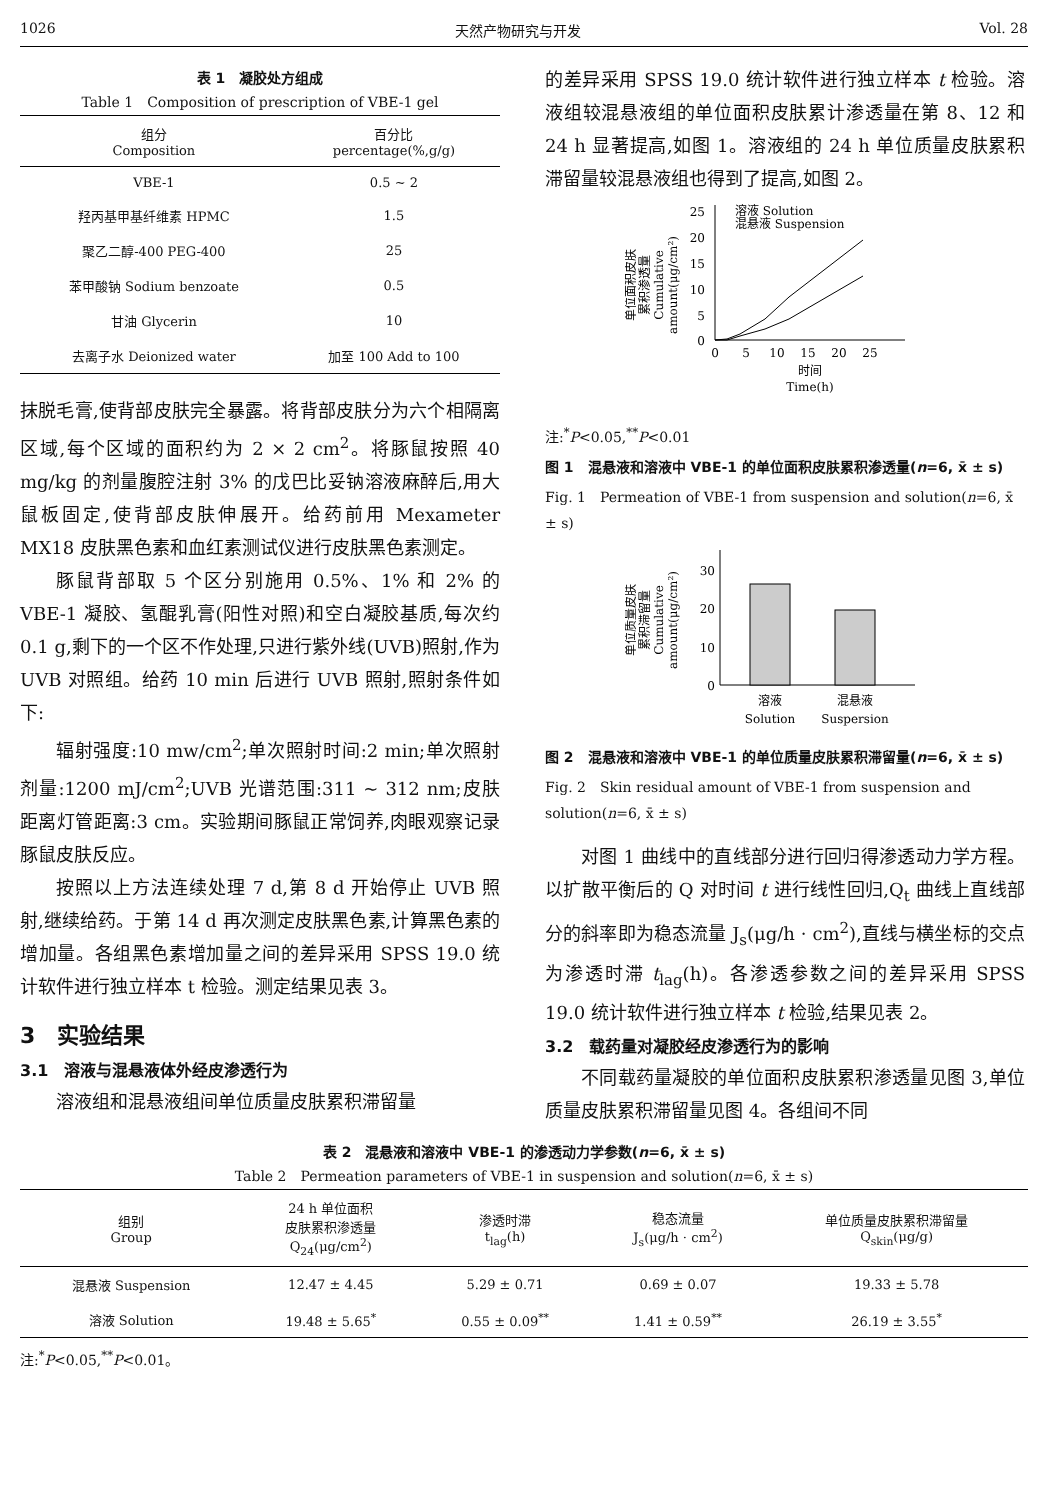1026 天然产物研究与开发 Vol. 28
表 1　凝胶处方组成
Table 1　Composition of prescription of VBE-1 gel
| 组分 Composition | 百分比 percentage(%,g/g) |
| --- | --- |
| VBE-1 | 0.5 ~ 2 |
| 羟丙基甲基纤维素 HPMC | 1.5 |
| 聚乙二醇-400 PEG-400 | 25 |
| 苯甲酸钠 Sodium benzoate | 0.5 |
| 甘油 Glycerin | 10 |
| 去离子水 Deionized water | 加至 100 Add to 100 |
抹脱毛膏,使背部皮肤完全暴露。将背部皮肤分为六个相隔离区域,每个区域的面积约为 2 × 2 cm<sup>2</sup>。将豚鼠按照 40 mg/kg 的剂量腹腔注射 3% 的戊巴比妥钠溶液麻醉后,用大鼠板固定,使背部皮肤伸展开。给药前用 Mexameter MX18 皮肤黑色素和血红素测试仪进行皮肤黑色素测定。
豚鼠背部取 5 个区分别施用 0.5%、1% 和 2% 的 VBE-1 凝胶、氢醌乳膏(阳性对照)和空白凝胶基质,每次约 0.1 g,剩下的一个区不作处理,只进行紫外线(UVB)照射,作为 UVB 对照组。给药 10 min 后进行 UVB 照射,照射条件如下:
辐射强度:10 mw/cm<sup>2</sup>;单次照射时间:2 min;单次照射剂量:1200 mJ/cm<sup>2</sup>;UVB 光谱范围:311 ~ 312 nm;皮肤距离灯管距离:3 cm。实验期间豚鼠正常饲养,肉眼观察记录豚鼠皮肤反应。
按照以上方法连续处理 7 d,第 8 d 开始停止 UVB 照射,继续给药。于第 14 d 再次测定皮肤黑色素,计算黑色素的增加量。各组黑色素增加量之间的差异采用 SPSS 19.0 统计软件进行独立样本 t 检验。测定结果见表 3。
3　实验结果
3.1　溶液与混悬液体外经皮渗透行为
溶液组和混悬液组间单位质量皮肤累积滞留量
的差异采用 SPSS 19.0 统计软件进行独立样本 t 检验。溶液组较混悬液组的单位面积皮肤累计渗透量在第 8、12 和 24 h 显著提高,如图 1。溶液组的 24 h 单位质量皮肤累积滞留量较混悬液组也得到了提高,如图 2。
单位面积皮肤
累积渗透量
Cumulative
amount(μg/cm²)
0
5
10
15
20
25
0
5
10
15
20
25
溶液 Solution
混悬液 Suspension
时间
Time(h)
注:<sup>*</sup>P<0.05,<sup>**</sup>P<0.01
图 1　混悬液和溶液中 VBE-1 的单位面积皮肤累积渗透量(n=6, x̄ ± s)
Fig. 1　Permeation of VBE-1 from suspension and solution(n=6, x̄ ± s)
单位质量皮肤
累积滞留量
Cumulative
amount(μg/cm²)
0
10
20
30
溶液
Solution
混悬液
Suspersion
图 2　混悬液和溶液中 VBE-1 的单位质量皮肤累积滞留量(n=6, x̄ ± s)
Fig. 2　Skin residual amount of VBE-1 from suspension and solution(n=6, x̄ ± s)
对图 1 曲线中的直线部分进行回归得渗透动力学方程。以扩散平衡后的 Q 对时间 t 进行线性回归,Q<sub>t</sub> 曲线上直线部分的斜率即为稳态流量 J<sub>s</sub>(μg/h · cm<sup>2</sup>),直线与横坐标的交点为渗透时滞 t<sub>lag</sub>(h)。各渗透参数之间的差异采用 SPSS 19.0 统计软件进行独立样本 t 检验,结果见表 2。
3.2　载药量对凝胶经皮渗透行为的影响
不同载药量凝胶的单位面积皮肤累积渗透量见图 3,单位质量皮肤累积滞留量见图 4。各组间不同
表 2　混悬液和溶液中 VBE-1 的渗透动力学参数(n=6, x̄ ± s)
Table 2　Permeation parameters of VBE-1 in suspension and solution(n=6, x̄ ± s)
| 组别 Group | 24 h 单位面积 皮肤累积渗透量 Q<sub>24</sub>(μg/cm<sup>2</sup>) | 渗透时滞 t<sub>lag</sub>(h) | 稳态流量 J<sub>s</sub>(μg/h · cm<sup>2</sup>) | 单位质量皮肤累积滞留量 Q<sub>skin</sub>(μg/g) |
| --- | --- | --- | --- | --- |
| 混悬液 Suspension | 12.47 ± 4.45 | 5.29 ± 0.71 | 0.69 ± 0.07 | 19.33 ± 5.78 |
| 溶液 Solution | 19.48 ± 5.65<sup>*</sup> | 0.55 ± 0.09<sup>**</sup> | 1.41 ± 0.59<sup>**</sup> | 26.19 ± 3.55<sup>*</sup> |
注:<sup>*</sup>P<0.05,<sup>**</sup>P<0.01。